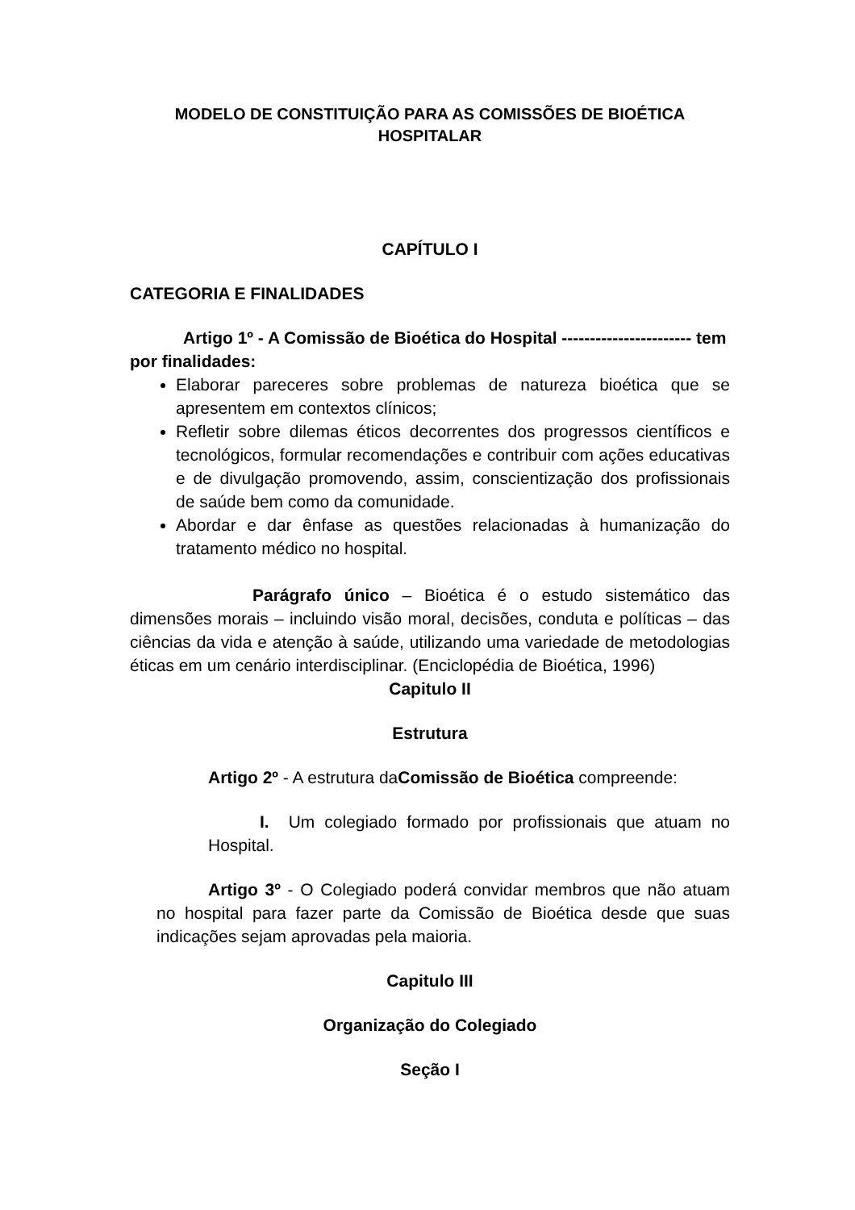MODELO DE CONSTITUIÇÃO PARA AS COMISSÕES DE BIOÉTICA
HOSPITALAR
CAPÍTULO I
CATEGORIA E FINALIDADES
Artigo 1º - A Comissão de Bioética do Hospital ----------------------- tem por finalidades:
Elaborar pareceres sobre problemas de natureza bioética que se apresentem em contextos clínicos;
Refletir sobre dilemas éticos decorrentes dos progressos científicos e tecnológicos, formular recomendações e contribuir com ações educativas e de divulgação promovendo, assim, conscientização dos profissionais de saúde bem como da comunidade.
Abordar e dar ênfase as questões relacionadas à humanização do tratamento médico no hospital.
Parágrafo único – Bioética é o estudo sistemático das dimensões morais – incluindo visão moral, decisões, conduta e políticas – das ciências da vida e atenção à saúde, utilizando uma variedade de metodologias éticas em um cenário interdisciplinar. (Enciclopédia de Bioética, 1996)
Capitulo II
Estrutura
Artigo 2º - A estrutura daComissão de Bioética compreende:
I. Um colegiado formado por profissionais que atuam no Hospital.
Artigo 3º - O Colegiado poderá convidar membros que não atuam no hospital para fazer parte da Comissão de Bioética desde que suas indicações sejam aprovadas pela maioria.
Capitulo III
Organização do Colegiado
Seção I